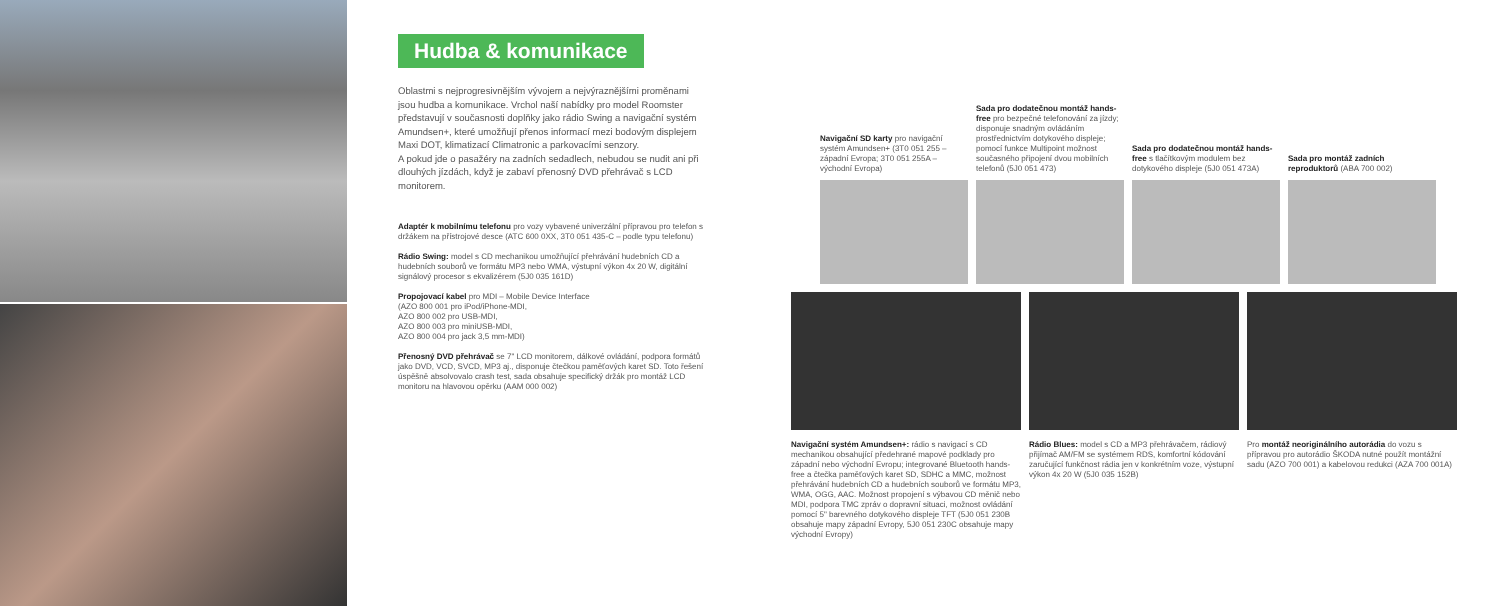Hudba & komunikace
Oblastmi s nejprogresivnějším vývojem a nejvýraznějšími proměnami jsou hudba a komunikace. Vrchol naší nabídky pro model Roomster představují v současnosti doplňky jako rádio Swing a navigační systém Amundsen+, které umožňují přenos informací mezi bodovým displejem Maxi DOT, klimatizací Climatronic a parkovacími senzory.
A pokud jde o pasažéry na zadních sedadlech, nebudou se nudit ani při dlouhých jízdách, když je zabaví přenosný DVD přehrávač s LCD monitorem.
Adaptér k mobilnímu telefonu pro vozy vybavené univerzální přípravou pro telefon s držákem na přístrojové desce (ATC 600 0XX, 3T0 051 435-C – podle typu telefonu)
Rádio Swing: model s CD mechanikou umožňující přehrávání hudebních CD a hudebních souborů ve formátu MP3 nebo WMA, výstupní výkon 4x 20 W, digitální signálový procesor s ekvalizérem (5J0 035 161D)
Propojovací kabel pro MDI – Mobile Device Interface
(AZO 800 001 pro iPod/iPhone-MDI,
AZO 800 002 pro USB-MDI,
AZO 800 003 pro miniUSB-MDI,
AZO 800 004 pro jack 3,5 mm-MDI)
Přenosný DVD přehrávač se 7" LCD monitorem, dálkové ovládání, podpora formátů jako DVD, VCD, SVCD, MP3 aj., disponuje čtečkou paměťových karet SD. Toto řešení úspěšně absolvovalo crash test, sada obsahuje specifický držák pro montáž LCD monitoru na hlavovou opěrku (AAM 000 002)
Navigační SD karty pro navigační systém Amundsen+ (3T0 051 255 – západní Evropa; 3T0 051 255A – východní Evropa)
Sada pro dodatečnou montáž hands-free pro bezpečné telefonování za jízdy; disponuje snadným ovládáním prostřednictvím dotykového displeje; pomocí funkce Multipoint možnost současného připojení dvou mobilních telefonů (5J0 051 473)
Sada pro dodatečnou montáž hands-free s tlačítkovým modulem bez dotykového displeje (5J0 051 473A)
Sada pro montáž zadních reproduktorů (ABA 700 002)
Navigační systém Amundsen+: rádio s navigací s CD mechanikou obsahující předehrané mapové podklady pro západní nebo východní Evropu; integrované Bluetooth hands-free a čtečka paměťových karet SD, SDHC a MMC, možnost přehrávání hudebních CD a hudebních souborů ve formátu MP3, WMA, OGG, AAC. Možnost propojení s výbavou CD měnič nebo MDI, podpora TMC zpráv o dopravní situaci, možnost ovládání pomocí 5" barevného dotykového displeje TFT (5J0 051 230B obsahuje mapy západní Evropy, 5J0 051 230C obsahuje mapy východní Evropy)
Rádio Blues: model s CD a MP3 přehrávačem, rádiový přijímač AM/FM se systémem RDS, komfortní kódování zaručující funkčnost rádia jen v konkrétním voze, výstupní výkon 4x 20 W (5J0 035 152B)
Pro montáž neoriginálního autorádia do vozu s přípravou pro autorádio ŠKODA nutné použít montážní sadu (AZO 700 001) a kabelovou redukci (AZA 700 001A)